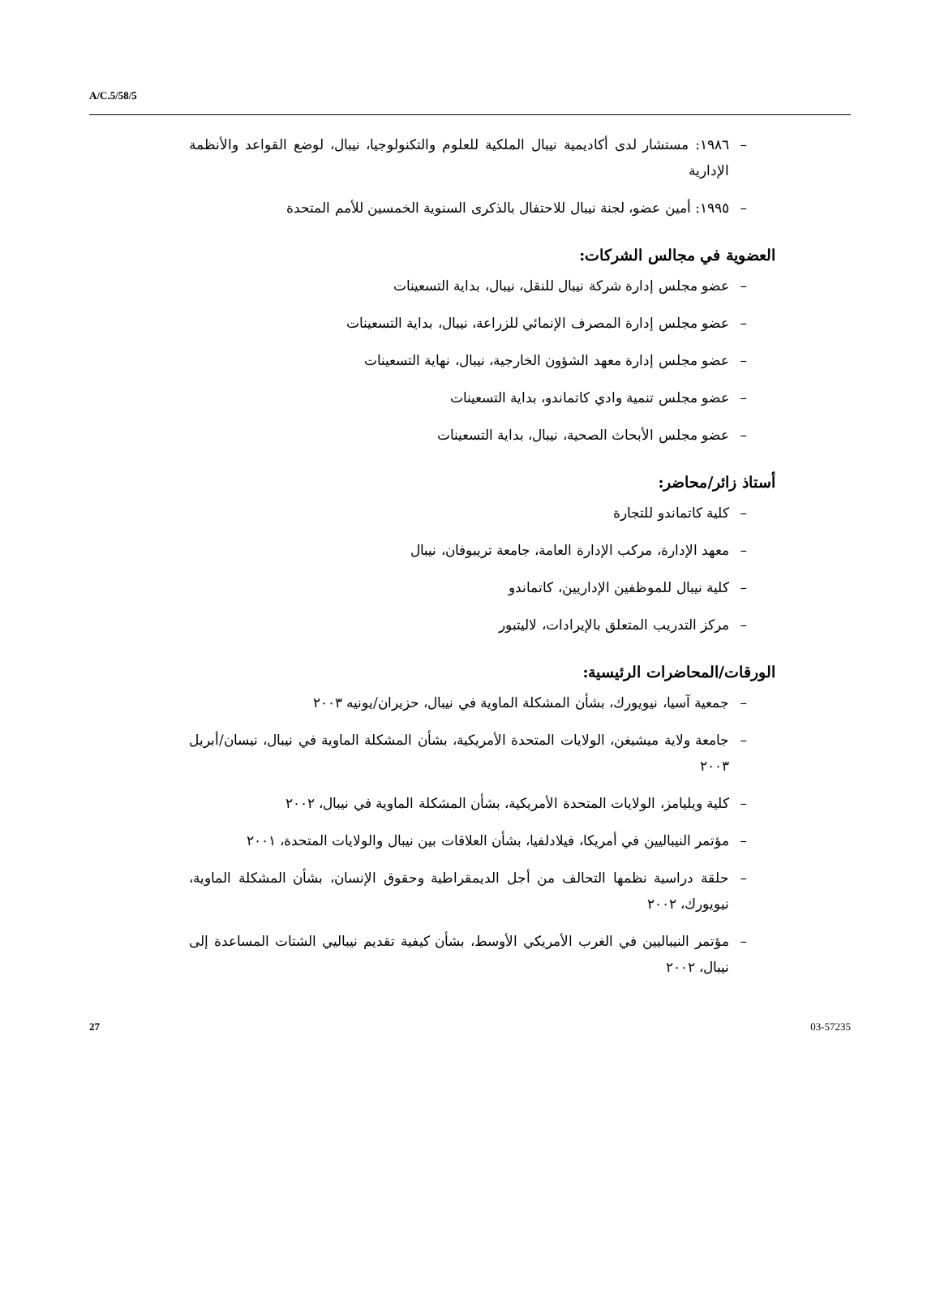A/C.5/58/5
– ١٩٨٦: مستشار لدى أكاديمية نيبال الملكية للعلوم والتكنولوجيا، نيبال، لوضع القواعد والأنظمة الإدارية
– ١٩٩٥: أمين عضو، لجنة نيبال للاحتفال بالذكرى السنوية الخمسين للأمم المتحدة
العضوية في مجالس الشركات:
– عضو مجلس إدارة شركة نيبال للنقل، نيبال، بداية التسعينات
– عضو مجلس إدارة المصرف الإنمائي للزراعة، نيبال، بداية التسعينات
– عضو مجلس إدارة معهد الشؤون الخارجية، نيبال، نهاية التسعينات
– عضو مجلس تنمية وادي كاتماندو، بداية التسعينات
– عضو مجلس الأبحاث الصحية، نيبال، بداية التسعينات
أستاذ زائر/محاضر:
– كلية كاتماندو للتجارة
– معهد الإدارة، مركب الإدارة العامة، جامعة تريبوفان، نيبال
– كلية نيبال للموظفين الإداريين، كاتماندو
– مركز التدريب المتعلق بالإيرادات، لاليتبور
الورقات/المحاضرات الرئيسية:
– جمعية آسيا، نيويورك، بشأن المشكلة الماوية في نيبال، حزيران/يونيه ٢٠٠٣
– جامعة ولاية ميشيغن، الولايات المتحدة الأمريكية، بشأن المشكلة الماوية في نيبال، نيسان/أبريل ٢٠٠٣
– كلية ويليامز، الولايات المتحدة الأمريكية، بشأن المشكلة الماوية في نيبال، ٢٠٠٢
– مؤتمر النيباليين في أمريكا، فيلادلفيا، بشأن العلاقات بين نيبال والولايات المتحدة، ٢٠٠١
– حلقة دراسية نظمها التحالف من أجل الديمقراطية وحقوق الإنسان، بشأن المشكلة الماوية، نيويورك، ٢٠٠٢
– مؤتمر النيباليين في الغرب الأمريكي الأوسط، بشأن كيفية تقديم نيباليي الشتات المساعدة إلى نيبال، ٢٠٠٢
27 03-57235